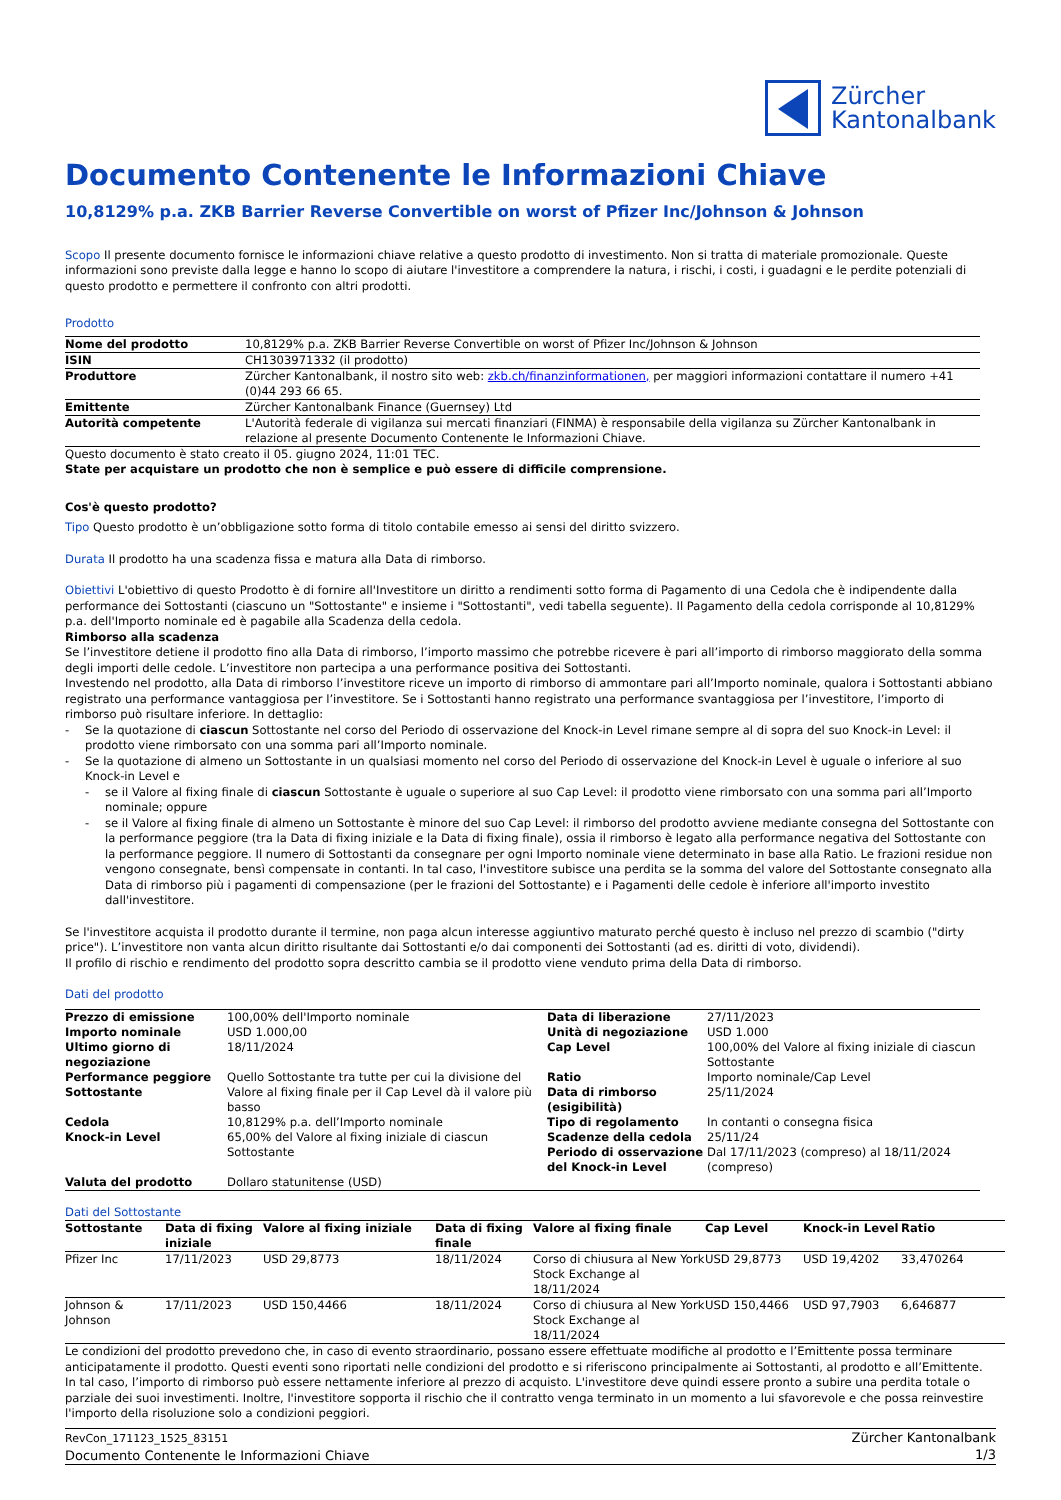Zürcher
Kantonalbank
Documento Contenente le Informazioni Chiave
10,8129% p.a. ZKB Barrier Reverse Convertible on worst of Pfizer Inc/Johnson & Johnson
Scopo Il presente documento fornisce le informazioni chiave relative a questo prodotto di investimento. Non si tratta di materiale promozionale. Queste informazioni sono previste dalla legge e hanno lo scopo di aiutare l'investitore a comprendere la natura, i rischi, i costi, i guadagni e le perdite potenziali di questo prodotto e permettere il confronto con altri prodotti.
Prodotto
| Nome del prodotto | 10,8129% p.a. ZKB Barrier Reverse Convertible on worst of Pfizer Inc/Johnson & Johnson |
| ISIN | CH1303971332 (il prodotto) |
| Produttore | Zürcher Kantonalbank, il nostro sito web: zkb.ch/finanzinformationen, per maggiori informazioni contattare il numero +41 (0)44 293 66 65. |
| Emittente | Zürcher Kantonalbank Finance (Guernsey) Ltd |
| Autorità competente | L'Autorità federale di vigilanza sui mercati finanziari (FINMA) è responsabile della vigilanza su Zürcher Kantonalbank in relazione al presente Documento Contenente le Informazioni Chiave. |
Questo documento è stato creato il 05. giugno 2024, 11:01 TEC.
State per acquistare un prodotto che non è semplice e può essere di difficile comprensione.
Cos'è questo prodotto?
Tipo Questo prodotto è un’obbligazione sotto forma di titolo contabile emesso ai sensi del diritto svizzero.
Durata Il prodotto ha una scadenza fissa e matura alla Data di rimborso.
Obiettivi L'obiettivo di questo Prodotto è di fornire all'Investitore un diritto a rendimenti sotto forma di Pagamento di una Cedola che è indipendente dalla performance dei Sottostanti (ciascuno un "Sottostante" e insieme i "Sottostanti", vedi tabella seguente). Il Pagamento della cedola corrisponde al 10,8129% p.a. dell'Importo nominale ed è pagabile alla Scadenza della cedola.
Rimborso alla scadenza
Se l’investitore detiene il prodotto fino alla Data di rimborso, l’importo massimo che potrebbe ricevere è pari all’importo di rimborso maggiorato della somma degli importi delle cedole. L’investitore non partecipa a una performance positiva dei Sottostanti.
Investendo nel prodotto, alla Data di rimborso l’investitore riceve un importo di rimborso di ammontare pari all’Importo nominale, qualora i Sottostanti abbiano registrato una performance vantaggiosa per l’investitore. Se i Sottostanti hanno registrato una performance svantaggiosa per l’investitore, l’importo di rimborso può risultare inferiore. In dettaglio:
Se la quotazione di ciascun Sottostante nel corso del Periodo di osservazione del Knock-in Level rimane sempre al di sopra del suo Knock-in Level: il prodotto viene rimborsato con una somma pari all’Importo nominale.
Se la quotazione di almeno un Sottostante in un qualsiasi momento nel corso del Periodo di osservazione del Knock-in Level è uguale o inferiore al suo Knock-in Level e
se il Valore al fixing finale di ciascun Sottostante è uguale o superiore al suo Cap Level: il prodotto viene rimborsato con una somma pari all’Importo nominale; oppure
se il Valore al fixing finale di almeno un Sottostante è minore del suo Cap Level: il rimborso del prodotto avviene mediante consegna del Sottostante con la performance peggiore (tra la Data di fixing iniziale e la Data di fixing finale), ossia il rimborso è legato alla performance negativa del Sottostante con la performance peggiore. Il numero di Sottostanti da consegnare per ogni Importo nominale viene determinato in base alla Ratio. Le frazioni residue non vengono consegnate, bensì compensate in contanti. In tal caso, l'investitore subisce una perdita se la somma del valore del Sottostante consegnato alla Data di rimborso più i pagamenti di compensazione (per le frazioni del Sottostante) e i Pagamenti delle cedole è inferiore all'importo investito dall'investitore.
Se l'investitore acquista il prodotto durante il termine, non paga alcun interesse aggiuntivo maturato perché questo è incluso nel prezzo di scambio ("dirty price"). L’investitore non vanta alcun diritto risultante dai Sottostanti e/o dai componenti dei Sottostanti (ad es. diritti di voto, dividendi).
Il profilo di rischio e rendimento del prodotto sopra descritto cambia se il prodotto viene venduto prima della Data di rimborso.
Dati del prodotto
| Prezzo di emissione | 100,00% dell'Importo nominale | Data di liberazione | 27/11/2023 |
| Importo nominale | USD 1.000,00 | Unità di negoziazione | USD 1.000 |
| Ultimo giorno di negoziazione | 18/11/2024 | Cap Level | 100,00% del Valore al fixing iniziale di ciascun Sottostante |
| Performance peggiore Sottostante | Quello Sottostante tra tutte per cui la divisione del Valore al fixing finale per il Cap Level dà il valore più basso | Ratio Data di rimborso (esigibilità) | Importo nominale/Cap Level 25/11/2024 |
| Cedola | 10,8129% p.a. dell’Importo nominale | Tipo di regolamento | In contanti o consegna fisica |
| Knock-in Level | 65,00% del Valore al fixing iniziale di ciascun Sottostante | Scadenze della cedola Periodo di osservazione del Knock-in Level | 25/11/24 Dal 17/11/2023 (compreso) al 18/11/2024 (compreso) |
| Valuta del prodotto | Dollaro statunitense (USD) | | |
Dati del Sottostante
| Sottostante | Data di fixing iniziale | Valore al fixing iniziale | Data di fixing finale | Valore al fixing finale | Cap Level | Knock-in Level | Ratio |
| --- | --- | --- | --- | --- | --- | --- | --- |
| Pfizer Inc | 17/11/2023 | USD 29,8773 | 18/11/2024 | Corso di chiusura al New York Stock Exchange al 18/11/2024 | USD 29,8773 | USD 19,4202 | 33,470264 |
| Johnson & Johnson | 17/11/2023 | USD 150,4466 | 18/11/2024 | Corso di chiusura al New York Stock Exchange al 18/11/2024 | USD 150,4466 | USD 97,7903 | 6,646877 |
Le condizioni del prodotto prevedono che, in caso di evento straordinario, possano essere effettuate modifiche al prodotto e l’Emittente possa terminare anticipatamente il prodotto. Questi eventi sono riportati nelle condizioni del prodotto e si riferiscono principalmente ai Sottostanti, al prodotto e all’Emittente. In tal caso, l’importo di rimborso può essere nettamente inferiore al prezzo di acquisto. L'investitore deve quindi essere pronto a subire una perdita totale o parziale dei suoi investimenti. Inoltre, l'investitore sopporta il rischio che il contratto venga terminato in un momento a lui sfavorevole e che possa reinvestire l'importo della risoluzione solo a condizioni peggiori.
RevCon_171123_1525_83151
Documento Contenente le Informazioni Chiave
Zürcher Kantonalbank
1/3